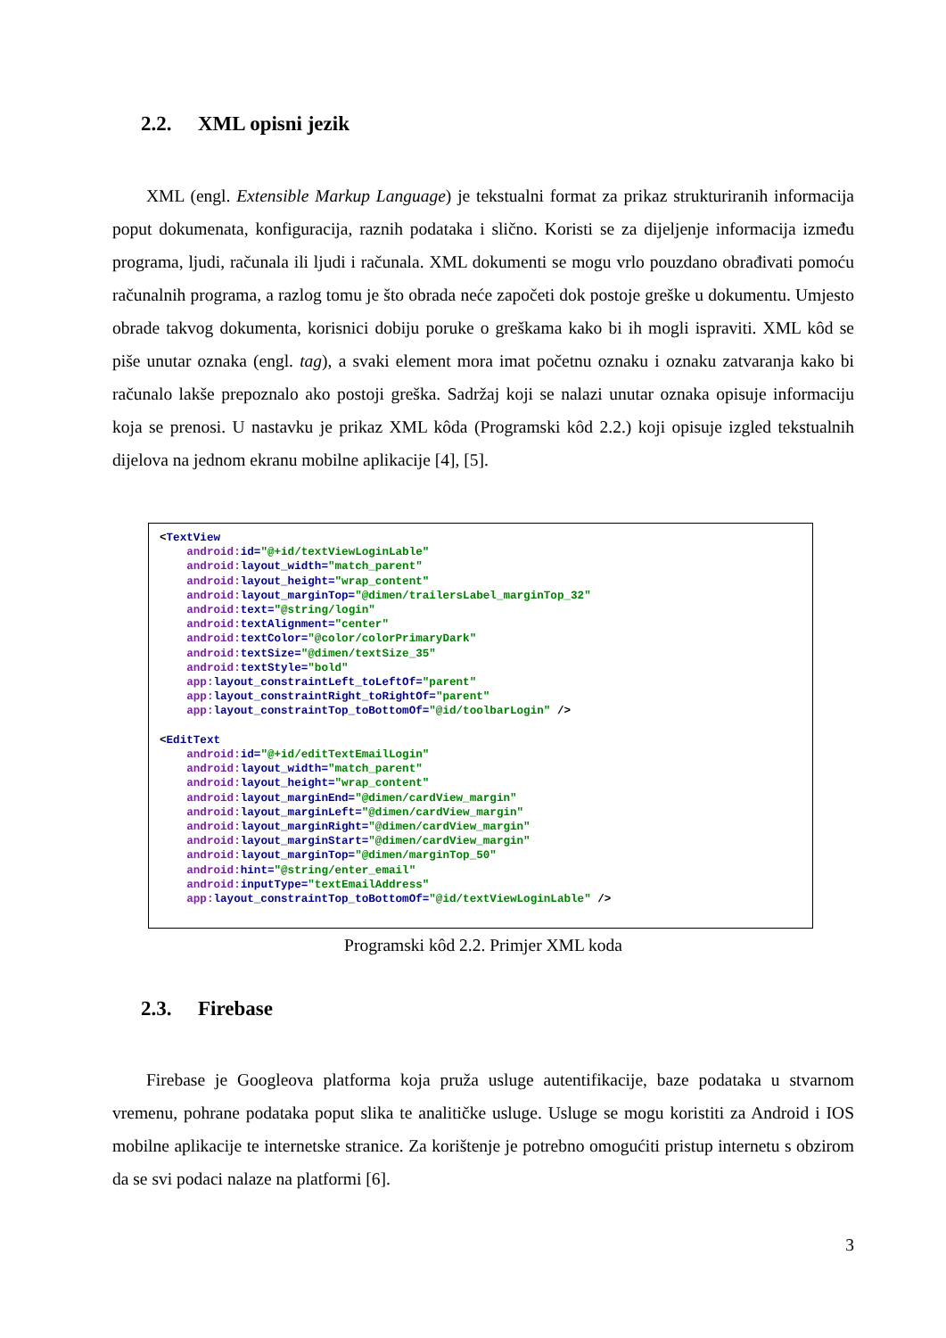2.2. XML opisni jezik
XML (engl. Extensible Markup Language) je tekstualni format za prikaz strukturiranih informacija poput dokumenata, konfiguracija, raznih podataka i slično. Koristi se za dijeljenje informacija između programa, ljudi, računala ili ljudi i računala. XML dokumenti se mogu vrlo pouzdano obrađivati pomoću računalnih programa, a razlog tomu je što obrada neće započeti dok postoje greške u dokumentu. Umjesto obrade takvog dokumenta, korisnici dobiju poruke o greškama kako bi ih mogli ispraviti. XML kôd se piše unutar oznaka (engl. tag), a svaki element mora imat početnu oznaku i oznaku zatvaranja kako bi računalo lakše prepoznalo ako postoji greška. Sadržaj koji se nalazi unutar oznaka opisuje informaciju koja se prenosi. U nastavku je prikaz XML kôda (Programski kôd 2.2.) koji opisuje izgled tekstualnih dijelova na jednom ekranu mobilne aplikacije [4], [5].
<TextView
    android: id="@+id/textViewLoginLable"
    android: layout_width="match_parent"
    android: layout_height="wrap_content"
    android: layout_marginTop="@dimen/trailersLabel_marginTop_32"
    android: text="@string/login"
    android: textAlignment="center"
    android: textColor="@color/colorPrimaryDark"
    android: textSize="@dimen/textSize_35"
    android: textStyle="bold"
    app: layout_constraintLeft_toLeftOf="parent"
    app: layout_constraintRight_toRightOf="parent"
    app: layout_constraintTop_toBottomOf="@id/toolbarLogin" />

<EditText
    android: id="@+id/editTextEmailLogin"
    android: layout_width="match_parent"
    android: layout_height="wrap_content"
    android: layout_marginEnd="@dimen/cardView_margin"
    android: layout_marginLeft="@dimen/cardView_margin"
    android: layout_marginRight="@dimen/cardView_margin"
    android: layout_marginStart="@dimen/cardView_margin"
    android: layout_marginTop="@dimen/marginTop_50"
    android: hint="@string/enter_email"
    android: inputType="textEmailAddress"
    app: layout_constraintTop_toBottomOf="@id/textViewLoginLable" />
Programski kôd 2.2. Primjer XML koda
2.3. Firebase
Firebase je Googleova platforma koja pruža usluge autentifikacije, baze podataka u stvarnom vremenu, pohrane podataka poput slika te analitičke usluge. Usluge se mogu koristiti za Android i IOS mobilne aplikacije te internetske stranice. Za korištenje je potrebno omogućiti pristup internetu s obzirom da se svi podaci nalaze na platformi [6].
3